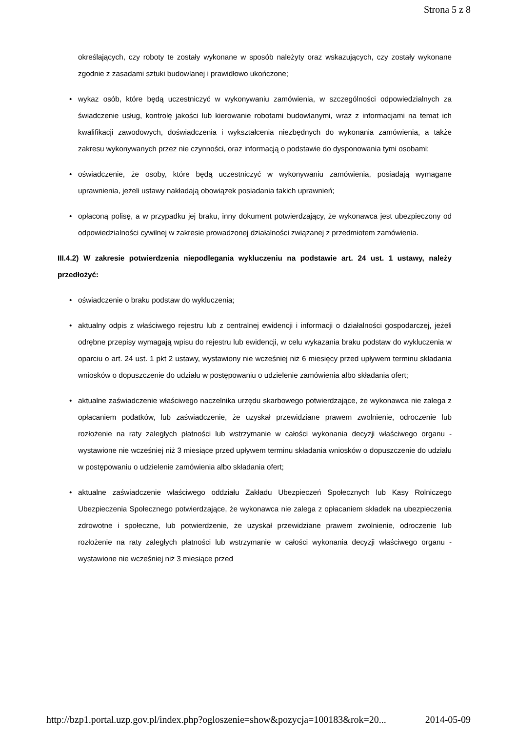Strona 5 z 8
określających, czy roboty te zostały wykonane w sposób należyty oraz wskazujących, czy zostały wykonane zgodnie z zasadami sztuki budowlanej i prawidłowo ukończone;
• wykaz osób, które będą uczestniczyć w wykonywaniu zamówienia, w szczególności odpowiedzialnych za świadczenie usług, kontrolę jakości lub kierowanie robotami budowlanymi, wraz z informacjami na temat ich kwalifikacji zawodowych, doświadczenia i wykształcenia niezbędnych do wykonania zamówienia, a także zakresu wykonywanych przez nie czynności, oraz informacją o podstawie do dysponowania tymi osobami;
• oświadczenie, że osoby, które będą uczestniczyć w wykonywaniu zamówienia, posiadają wymagane uprawnienia, jeżeli ustawy nakładają obowiązek posiadania takich uprawnień;
• opłaconą polisę, a w przypadku jej braku, inny dokument potwierdzający, że wykonawca jest ubezpieczony od odpowiedzialności cywilnej w zakresie prowadzonej działalności związanej z przedmiotem zamówienia.
III.4.2) W zakresie potwierdzenia niepodlegania wykluczeniu na podstawie art. 24 ust. 1 ustawy, należy przedłożyć:
• oświadczenie o braku podstaw do wykluczenia;
• aktualny odpis z właściwego rejestru lub z centralnej ewidencji i informacji o działalności gospodarczej, jeżeli odrębne przepisy wymagają wpisu do rejestru lub ewidencji, w celu wykazania braku podstaw do wykluczenia w oparciu o art. 24 ust. 1 pkt 2 ustawy, wystawiony nie wcześniej niż 6 miesięcy przed upływem terminu składania wniosków o dopuszczenie do udziału w postępowaniu o udzielenie zamówienia albo składania ofert;
• aktualne zaświadczenie właściwego naczelnika urzędu skarbowego potwierdzające, że wykonawca nie zalega z opłacaniem podatków, lub zaświadczenie, że uzyskał przewidziane prawem zwolnienie, odroczenie lub rozłożenie na raty zaległych płatności lub wstrzymanie w całości wykonania decyzji właściwego organu - wystawione nie wcześniej niż 3 miesiące przed upływem terminu składania wniosków o dopuszczenie do udziału w postępowaniu o udzielenie zamówienia albo składania ofert;
• aktualne zaświadczenie właściwego oddziału Zakładu Ubezpieczeń Społecznych lub Kasy Rolniczego Ubezpieczenia Społecznego potwierdzające, że wykonawca nie zalega z opłacaniem składek na ubezpieczenia zdrowotne i społeczne, lub potwierdzenie, że uzyskał przewidziane prawem zwolnienie, odroczenie lub rozłożenie na raty zaległych płatności lub wstrzymanie w całości wykonania decyzji właściwego organu - wystawione nie wcześniej niż 3 miesiące przed
http://bzp1.portal.uzp.gov.pl/index.php?ogloszenie=show&pozycja=100183&rok=20... 2014-05-09